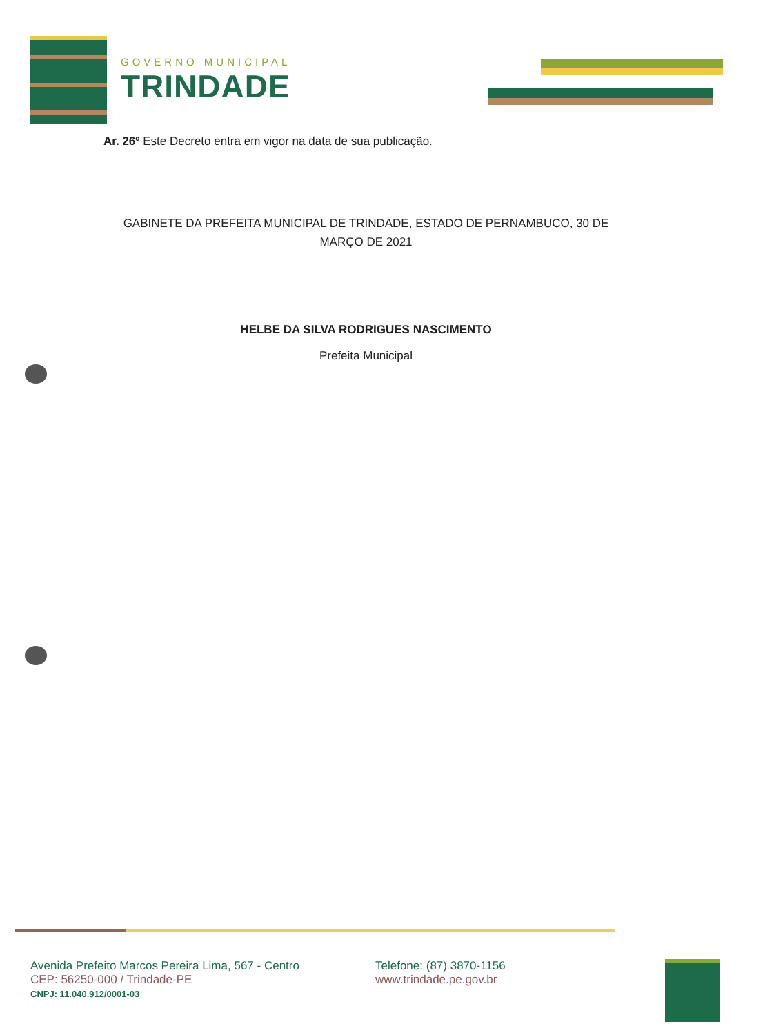GOVERNO MUNICIPAL
TRINDADE
Ar. 26º Este Decreto entra em vigor na data de sua publicação.
GABINETE DA PREFEITA MUNICIPAL DE TRINDADE, ESTADO DE PERNAMBUCO, 30 DE MARÇO DE 2021
HELBE DA SILVA RODRIGUES NASCIMENTO
Prefeita Municipal
Avenida Prefeito Marcos Pereira Lima, 567 - Centro
CEP: 56250-000 / Trindade-PE
CNPJ: 11.040.912/0001-03
Telefone: (87) 3870-1156
www.trindade.pe.gov.br